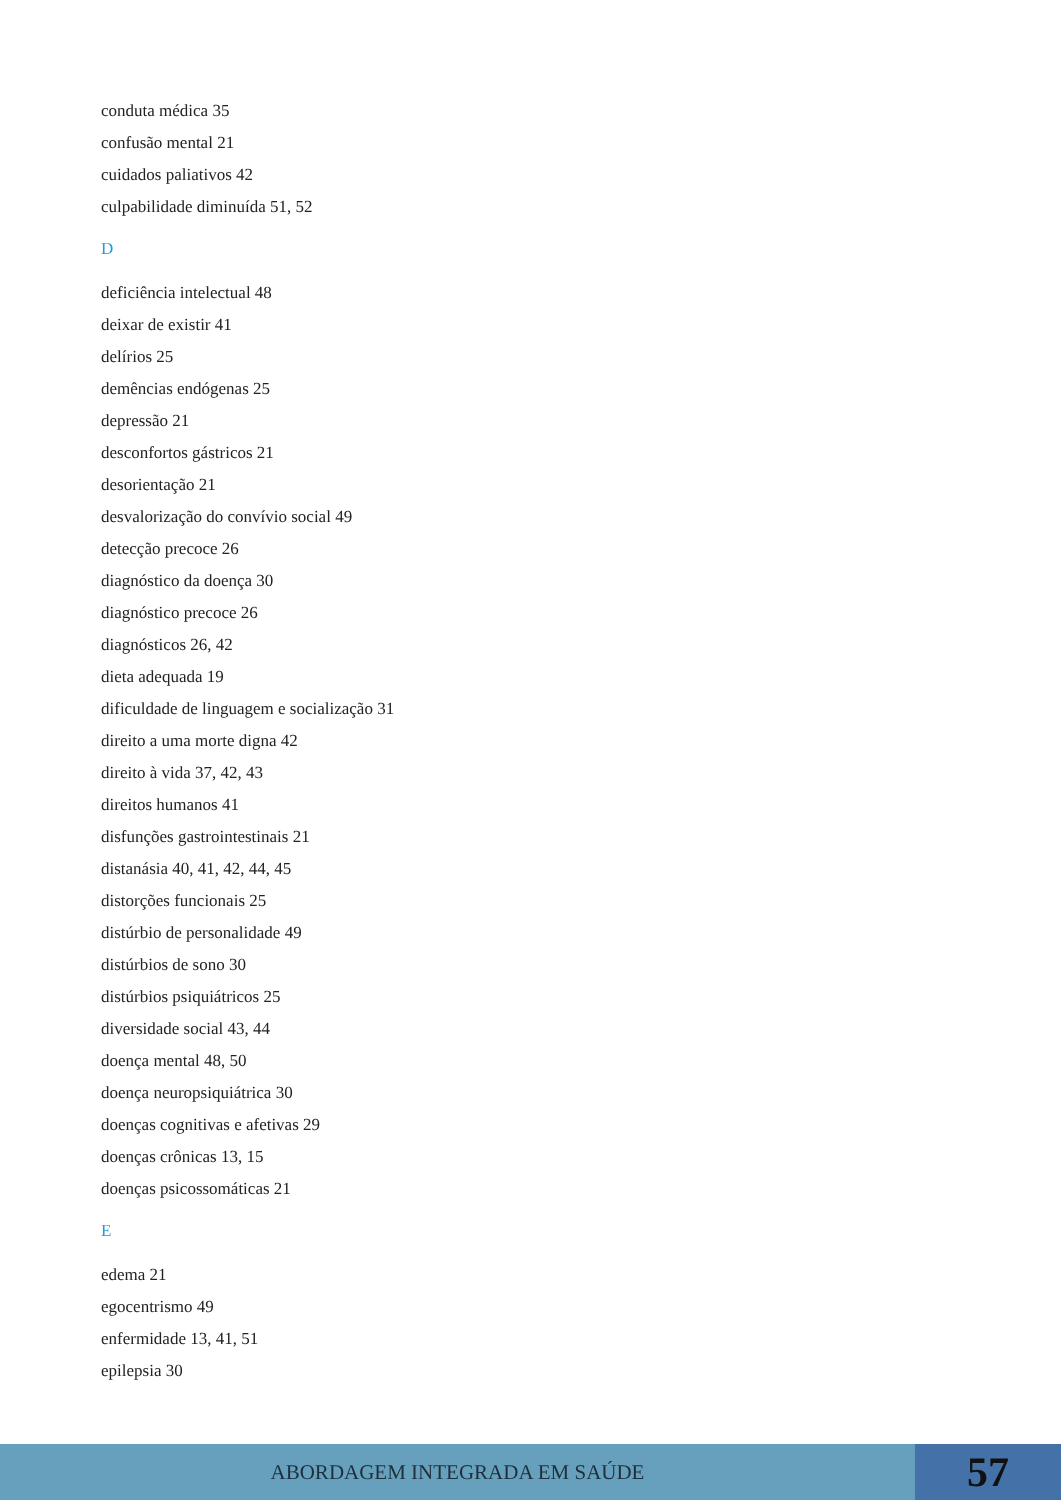conduta médica 35
confusão mental 21
cuidados paliativos 42
culpabilidade diminuída 51, 52
D
deficiência intelectual 48
deixar de existir 41
delírios 25
demências endógenas 25
depressão 21
desconfortos gástricos 21
desorientação 21
desvalorização do convívio social 49
detecção precoce 26
diagnóstico da doença 30
diagnóstico precoce 26
diagnósticos 26, 42
dieta adequada 19
dificuldade de linguagem e socialização 31
direito a uma morte digna 42
direito à vida 37, 42, 43
direitos humanos 41
disfunções gastrointestinais 21
distanásia 40, 41, 42, 44, 45
distorções funcionais 25
distúrbio de personalidade 49
distúrbios de sono 30
distúrbios psiquiátricos 25
diversidade social 43, 44
doença mental 48, 50
doença neuropsiquiátrica 30
doenças cognitivas e afetivas 29
doenças crônicas 13, 15
doenças psicossomáticas 21
E
edema 21
egocentrismo 49
enfermidade 13, 41, 51
epilepsia 30
ABORDAGEM INTEGRADA EM SAÚDE
57